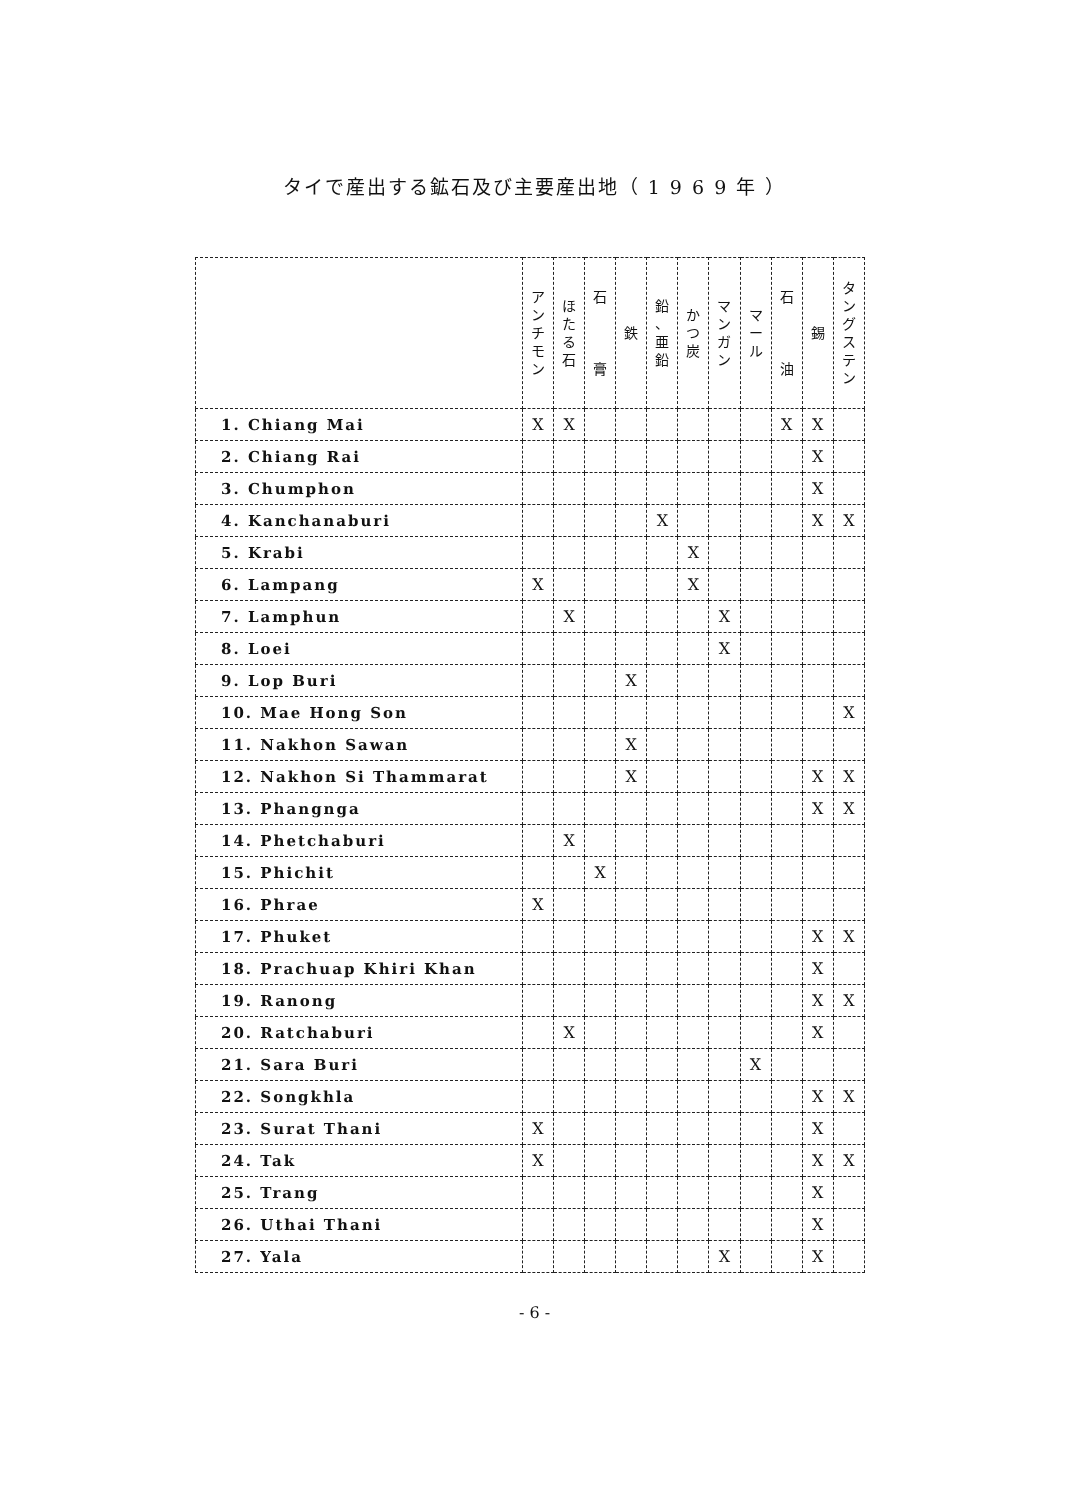タイで産出する鉱石及び主要産出地（ 1 9 6 9 年 ）
| | ア ン チ モ ン | ほ た る 石 | 石 膏 | 鉄 | 鉛 、 亜 鉛 | か つ 炭 | マ ン ガ ン | マ ー ル | 石 油 | 錫 | タ ン グ ス テ ン |
| --- | --- | --- | --- | --- | --- | --- | --- | --- | --- | --- | --- |
| 1. Chiang Mai | X | X | | | | | | | X | X | |
| 2. Chiang Rai | | | | | | | | | | X | |
| 3. Chumphon | | | | | | | | | | X | |
| 4. Kanchanaburi | | | | | X | | | | | X | X |
| 5. Krabi | | | | | | X | | | | | |
| 6. Lampang | X | | | | | X | | | | | |
| 7. Lamphun | | X | | | | | X | | | | |
| 8. Loei | | | | | | | X | | | | |
| 9. Lop Buri | | | | X | | | | | | | |
| 10. Mae Hong Son | | | | | | | | | | | X |
| 11. Nakhon Sawan | | | | X | | | | | | | |
| 12. Nakhon Si Thammarat | | | | X | | | | | | X | X |
| 13. Phangnga | | | | | | | | | | X | X |
| 14. Phetchaburi | | X | | | | | | | | | |
| 15. Phichit | | | X | | | | | | | | |
| 16. Phrae | X | | | | | | | | | | |
| 17. Phuket | | | | | | | | | | X | X |
| 18. Prachuap Khiri Khan | | | | | | | | | | X | |
| 19. Ranong | | | | | | | | | | X | X |
| 20. Ratchaburi | | X | | | | | | | | X | |
| 21. Sara Buri | | | | | | | | X | | | |
| 22. Songkhla | | | | | | | | | | X | X |
| 23. Surat Thani | X | | | | | | | | | X | |
| 24. Tak | X | | | | | | | | | X | X |
| 25. Trang | | | | | | | | | | X | |
| 26. Uthai Thani | | | | | | | | | | X | |
| 27. Yala | | | | | | | X | | | X | |
- 6 -